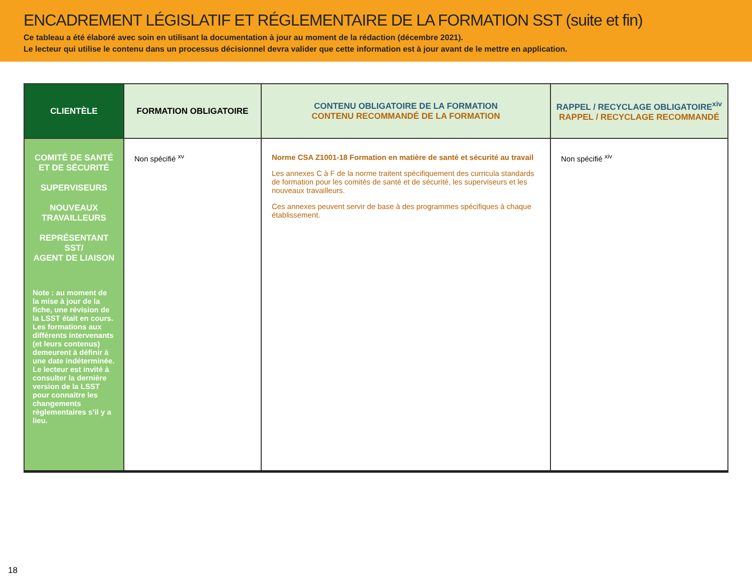ENCADREMENT LÉGISLATIF ET RÉGLEMENTAIRE DE LA FORMATION SST (suite et fin)
Ce tableau a été élaboré avec soin en utilisant la documentation à jour au moment de la rédaction (décembre 2021).
Le lecteur qui utilise le contenu dans un processus décisionnel devra valider que cette information est à jour avant de le mettre en application.
| CLIENTÈLE | FORMATION OBLIGATOIRE | CONTENU OBLIGATOIRE DE LA FORMATION CONTENU RECOMMANDÉ DE LA FORMATION | RAPPEL / RECYCLAGE OBLIGATOIRE<sup>xiv</sup> RAPPEL / RECYCLAGE RECOMMANDÉ |
| --- | --- | --- | --- |
| COMITÉ DE SANTÉ ET DE SÉCURITÉ SUPERVISEURS NOUVEAUX TRAVAILLEURS REPRÉSENTANT SST/ AGENT DE LIAISON Note : au moment de la mise à jour de la fiche, une révision de la LSST était en cours. Les formations aux différents intervenants (et leurs contenus) demeurent à définir à une date indéterminée. Le lecteur est invité à consulter la dernière version de la LSST pour connaitre les changements règlementaires s’il y a lieu. | Non spécifié <sup>xv</sup> | Norme CSA Z1001-18 Formation en matière de santé et sécurité au travail Les annexes C à F de la norme traitent spécifiquement des curricula standards de formation pour les comités de santé et de sécurité, les superviseurs et les nouveaux travailleurs. Ces annexes peuvent servir de base à des programmes spécifiques à chaque établissement. | Non spécifié <sup>xiv</sup> |
18